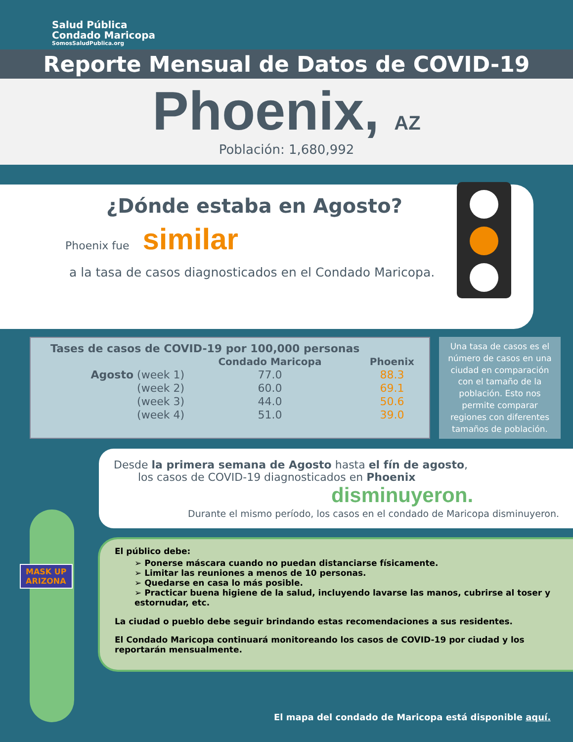Salud Pública
Condado Maricopa
SomosSaludPublica.org
Reporte Mensual de Datos de COVID-19
Phoenix, AZ
Población: 1,680,992
¿Dónde estaba en Agosto?
Phoenix fue similar
a la tasa de casos diagnosticados en el Condado Maricopa.
| Tases de casos de COVID-19 por 100,000 personas | | |
| --- | --- | --- |
| | Condado Maricopa | Phoenix |
| Agosto (week 1) | 77.0 | 88.3 |
| (week 2) | 60.0 | 69.1 |
| (week 3) | 44.0 | 50.6 |
| (week 4) | 51.0 | 39.0 |
Una tasa de casos es el número de casos en una ciudad en comparación con el tamaño de la población. Esto nos permite comparar regiones con diferentes tamaños de población.
Desde la primera semana de Agosto hasta el fín de agosto,
los casos de COVID-19 diagnosticados en Phoenix
disminuyeron.
Durante el mismo período, los casos en el condado de Maricopa disminuyeron.
El público debe:
➢ Ponerse máscara cuando no puedan distanciarse físicamente.
➢ Limitar las reuniones a menos de 10 personas.
➢ Quedarse en casa lo más posible.
➢ Practicar buena higiene de la salud, incluyendo lavarse las manos, cubrirse al toser y estornudar, etc.
La ciudad o pueblo debe seguir brindando estas recomendaciones a sus residentes.
El Condado Maricopa continuará monitoreando los casos de COVID-19 por ciudad y los reportarán mensualmente.
MASK UP
ARIZONA
El mapa del condado de Maricopa está disponible aquí.